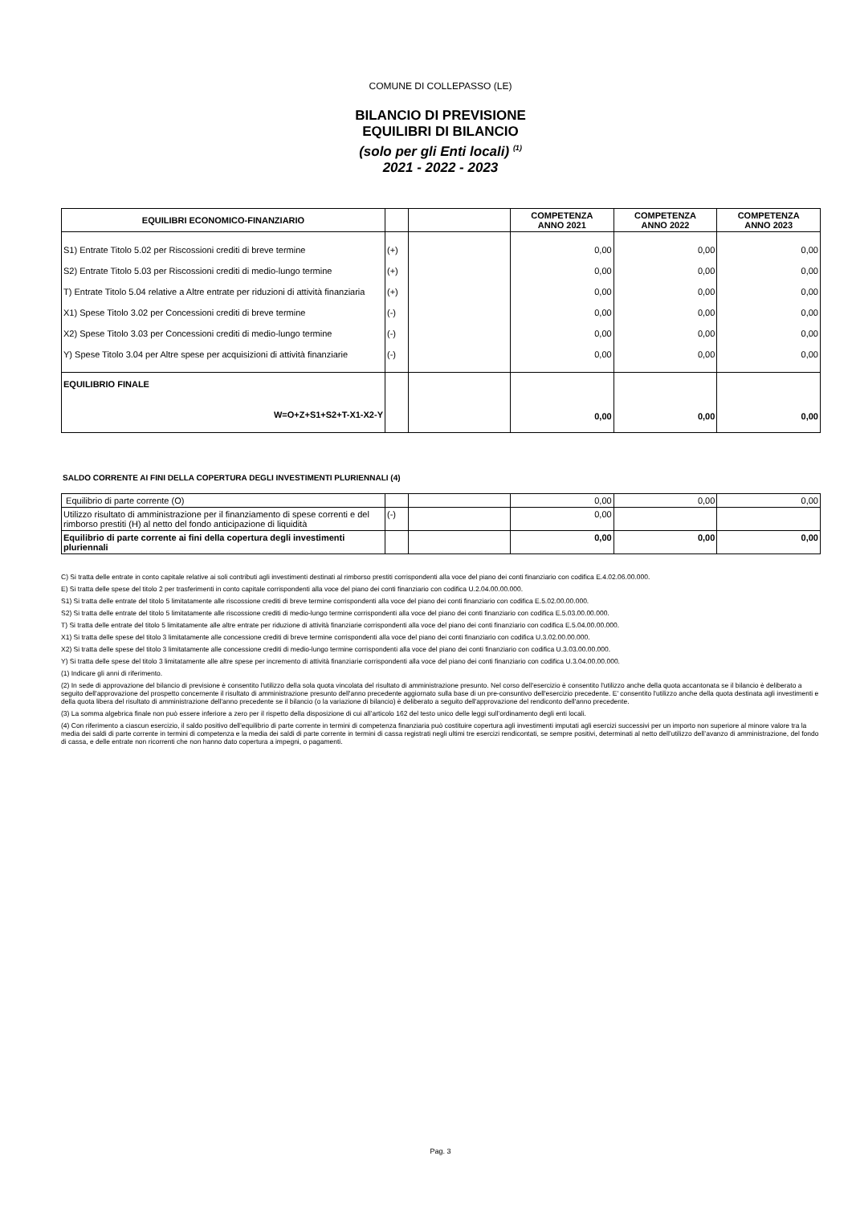COMUNE DI COLLEPASSO (LE)
BILANCIO DI PREVISIONE
EQUILIBRI DI BILANCIO
(solo per gli Enti locali) <sup>(1)</sup>
2021 - 2022 - 2023
| EQUILIBRI ECONOMICO-FINANZIARIO | | | COMPETENZA ANNO 2021 | COMPETENZA ANNO 2022 | COMPETENZA ANNO 2023 |
| --- | --- | --- | --- | --- | --- |
| S1) Entrate Titolo 5.02 per Riscossioni crediti di breve termine | (+) | | 0,00 | 0,00 | 0,00 |
| S2) Entrate Titolo 5.03 per Riscossioni crediti di medio-lungo termine | (+) | | 0,00 | 0,00 | 0,00 |
| T) Entrate Titolo 5.04 relative a Altre entrate per riduzioni di attività finanziaria | (+) | | 0,00 | 0,00 | 0,00 |
| X1) Spese Titolo 3.02 per Concessioni crediti di breve termine | (-) | | 0,00 | 0,00 | 0,00 |
| X2) Spese Titolo 3.03 per Concessioni crediti di medio-lungo termine | (-) | | 0,00 | 0,00 | 0,00 |
| Y) Spese Titolo 3.04 per Altre spese per acquisizioni di attività finanziarie | (-) | | 0,00 | 0,00 | 0,00 |
| EQUILIBRIO FINALE W=O+Z+S1+S2+T-X1-X2-Y | | | 0,00 | 0,00 | 0,00 |
SALDO CORRENTE AI FINI DELLA COPERTURA DEGLI INVESTIMENTI PLURIENNALI (4)
| Equilibrio di parte corrente (O) | | | 0,00 | 0,00 | 0,00 |
| Utilizzo risultato di amministrazione per il finanziamento di spese correnti e del rimborso prestiti (H) al netto del fondo anticipazione di liquidità | (-) | | 0,00 | | |
| Equilibrio di parte corrente ai fini della copertura degli investimenti pluriennali | | | 0,00 | 0,00 | 0,00 |
C) Si tratta delle entrate in conto capitale relative ai soli contributi agli investimenti destinati al rimborso prestiti corrispondenti alla voce del piano dei conti finanziario con codifica E.4.02.06.00.000.
E) Si tratta delle spese del titolo 2 per trasferimenti in conto capitale corrispondenti alla voce del piano dei conti finanziario con codifica U.2.04.00.00.000.
S1) Si tratta delle entrate del titolo 5 limitatamente alle riscossione crediti di breve termine corrispondenti alla voce del piano dei conti finanziario con codifica E.5.02.00.00.000.
S2) Si tratta delle entrate del titolo 5 limitatamente alle riscossione crediti di medio-lungo termine corrispondenti alla voce del piano dei conti finanziario con codifica E.5.03.00.00.000.
T) Si tratta delle entrate del titolo 5 limitatamente alle altre entrate per riduzione di attività finanziarie corrispondenti alla voce del piano dei conti finanziario con codifica E.5.04.00.00.000.
X1) Si tratta delle spese del titolo 3 limitatamente alle concessione crediti di breve termine corrispondenti alla voce del piano dei conti finanziario con codifica U.3.02.00.00.000.
X2) Si tratta delle spese del titolo 3 limitatamente alle concessione crediti di medio-lungo termine corrispondenti alla voce del piano dei conti finanziario con codifica U.3.03.00.00.000.
Y) Si tratta delle spese del titolo 3 limitatamente alle altre spese per incremento di attività finanziarie corrispondenti alla voce del piano dei conti finanziario con codifica U.3.04.00.00.000.
(1) Indicare gli anni di riferimento.
(2) In sede di approvazione del bilancio di previsione è consentito l'utilizzo della sola quota vincolata del risultato di amministrazione presunto. Nel corso dell'esercizio è consentito l'utilizzo anche della quota accantonata se il bilancio è deliberato a seguito dell'approvazione del prospetto concernente il risultato di amministrazione presunto dell'anno precedente aggiornato sulla base di un pre-consuntivo dell'esercizio precedente. E' consentito l'utilizzo anche della quota destinata agli investimenti e della quota libera del risultato di amministrazione dell'anno precedente se il bilancio (o la variazione di bilancio) è deliberato a seguito dell'approvazione del rendiconto dell'anno precedente.
(3) La somma algebrica finale non può essere inferiore a zero per il rispetto della disposizione di cui all’articolo 162 del testo unico delle leggi sull’ordinamento degli enti locali.
(4) Con riferimento a ciascun esercizio, il saldo positivo dell’equilibrio di parte corrente in termini di competenza finanziaria può costituire copertura agli investimenti imputati agli esercizi successivi per un importo non superiore al minore valore tra la media dei saldi di parte corrente in termini di competenza e la media dei saldi di parte corrente in termini di cassa registrati negli ultimi tre esercizi rendicontati, se sempre positivi, determinati al netto dell’utilizzo dell’avanzo di amministrazione, del fondo di cassa, e delle entrate non ricorrenti che non hanno dato copertura a impegni, o pagamenti.
Pag. 3